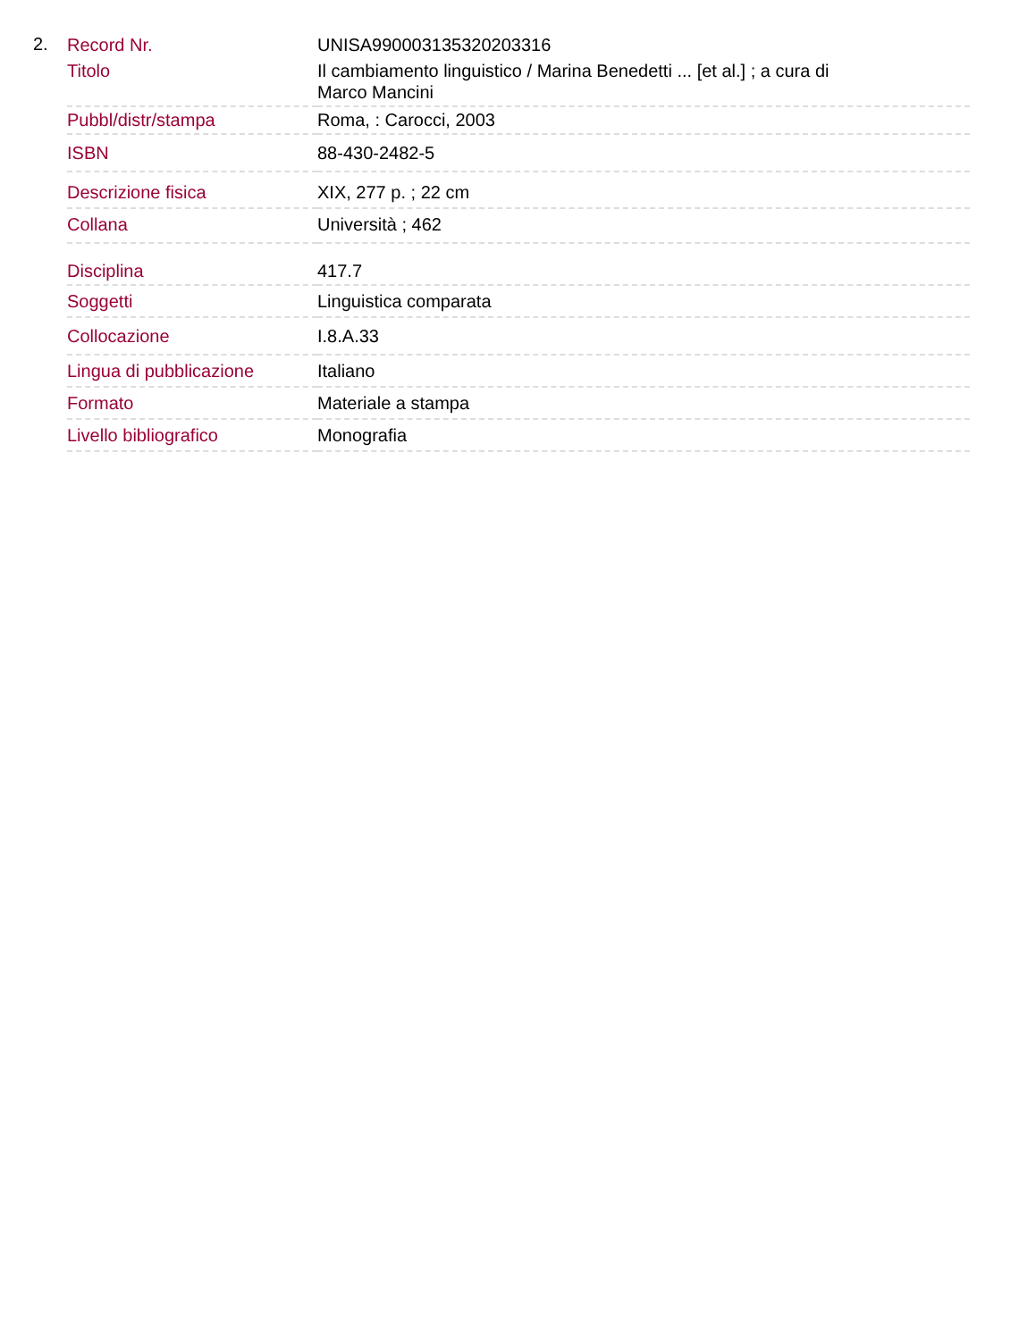2.
| Record Nr. | UNISA990003135320203316 |
| Titolo | Il cambiamento linguistico / Marina Benedetti ... [et al.] ; a cura di Marco Mancini |
| Pubbl/distr/stampa | Roma, : Carocci, 2003 |
| ISBN | 88-430-2482-5 |
| Descrizione fisica | XIX, 277 p. ; 22 cm |
| Collana | Università ; 462 |
| Disciplina | 417.7 |
| Soggetti | Linguistica comparata |
| Collocazione | I.8.A.33 |
| Lingua di pubblicazione | Italiano |
| Formato | Materiale a stampa |
| Livello bibliografico | Monografia |